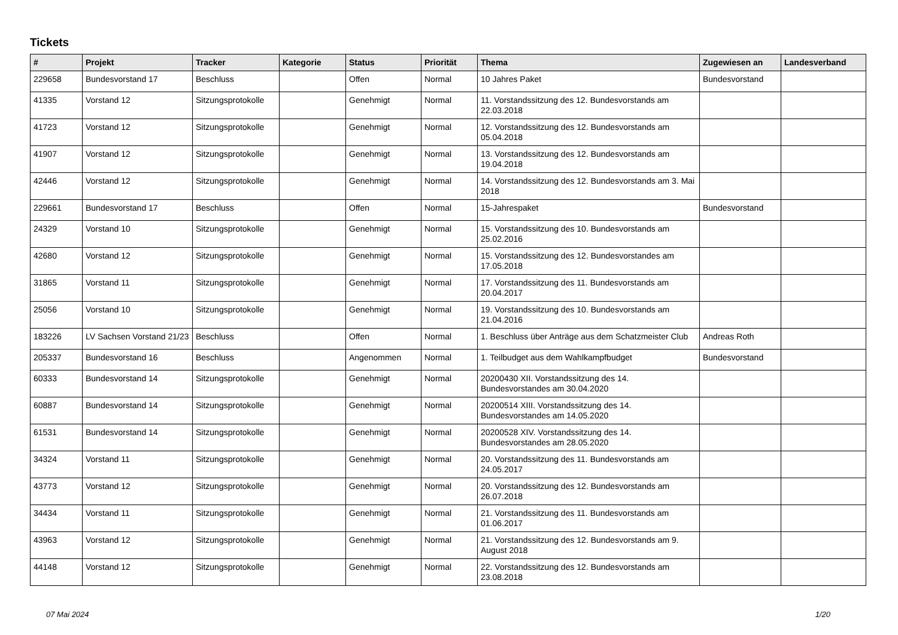Tickets
| # | Projekt | Tracker | Kategorie | Status | Priorität | Thema | Zugewiesen an | Landesverband |
| --- | --- | --- | --- | --- | --- | --- | --- | --- |
| 229658 | Bundesvorstand 17 | Beschluss | | Offen | Normal | 10 Jahres Paket | Bundesvorstand | |
| 41335 | Vorstand 12 | Sitzungsprotokolle | | Genehmigt | Normal | 11. Vorstandssitzung des 12. Bundesvorstands am 22.03.2018 | | |
| 41723 | Vorstand 12 | Sitzungsprotokolle | | Genehmigt | Normal | 12. Vorstandssitzung des 12. Bundesvorstands am 05.04.2018 | | |
| 41907 | Vorstand 12 | Sitzungsprotokolle | | Genehmigt | Normal | 13. Vorstandssitzung des 12. Bundesvorstands am 19.04.2018 | | |
| 42446 | Vorstand 12 | Sitzungsprotokolle | | Genehmigt | Normal | 14. Vorstandssitzung des 12. Bundesvorstands am 3. Mai 2018 | | |
| 229661 | Bundesvorstand 17 | Beschluss | | Offen | Normal | 15-Jahrespaket | Bundesvorstand | |
| 24329 | Vorstand 10 | Sitzungsprotokolle | | Genehmigt | Normal | 15. Vorstandssitzung des 10. Bundesvorstands am 25.02.2016 | | |
| 42680 | Vorstand 12 | Sitzungsprotokolle | | Genehmigt | Normal | 15. Vorstandssitzung des 12. Bundesvorstandes am 17.05.2018 | | |
| 31865 | Vorstand 11 | Sitzungsprotokolle | | Genehmigt | Normal | 17. Vorstandssitzung des 11. Bundesvorstands am 20.04.2017 | | |
| 25056 | Vorstand 10 | Sitzungsprotokolle | | Genehmigt | Normal | 19. Vorstandssitzung des 10. Bundesvorstands am 21.04.2016 | | |
| 183226 | LV Sachsen Vorstand 21/23 | Beschluss | | Offen | Normal | 1. Beschluss über Anträge aus dem Schatzmeister Club | Andreas Roth | |
| 205337 | Bundesvorstand 16 | Beschluss | | Angenommen | Normal | 1. Teilbudget aus dem Wahlkampfbudget | Bundesvorstand | |
| 60333 | Bundesvorstand 14 | Sitzungsprotokolle | | Genehmigt | Normal | 20200430 XII. Vorstandssitzung des 14. Bundesvorstandes am 30.04.2020 | | |
| 60887 | Bundesvorstand 14 | Sitzungsprotokolle | | Genehmigt | Normal | 20200514 XIII. Vorstandssitzung des 14. Bundesvorstandes am 14.05.2020 | | |
| 61531 | Bundesvorstand 14 | Sitzungsprotokolle | | Genehmigt | Normal | 20200528 XIV. Vorstandssitzung des 14. Bundesvorstandes am 28.05.2020 | | |
| 34324 | Vorstand 11 | Sitzungsprotokolle | | Genehmigt | Normal | 20. Vorstandssitzung des 11. Bundesvorstands am 24.05.2017 | | |
| 43773 | Vorstand 12 | Sitzungsprotokolle | | Genehmigt | Normal | 20. Vorstandssitzung des 12. Bundesvorstands am 26.07.2018 | | |
| 34434 | Vorstand 11 | Sitzungsprotokolle | | Genehmigt | Normal | 21. Vorstandssitzung des 11. Bundesvorstands am 01.06.2017 | | |
| 43963 | Vorstand 12 | Sitzungsprotokolle | | Genehmigt | Normal | 21. Vorstandssitzung des 12. Bundesvorstands am 9. August 2018 | | |
| 44148 | Vorstand 12 | Sitzungsprotokolle | | Genehmigt | Normal | 22. Vorstandssitzung des 12. Bundesvorstands am 23.08.2018 | | |
07 Mai 2024 1/20